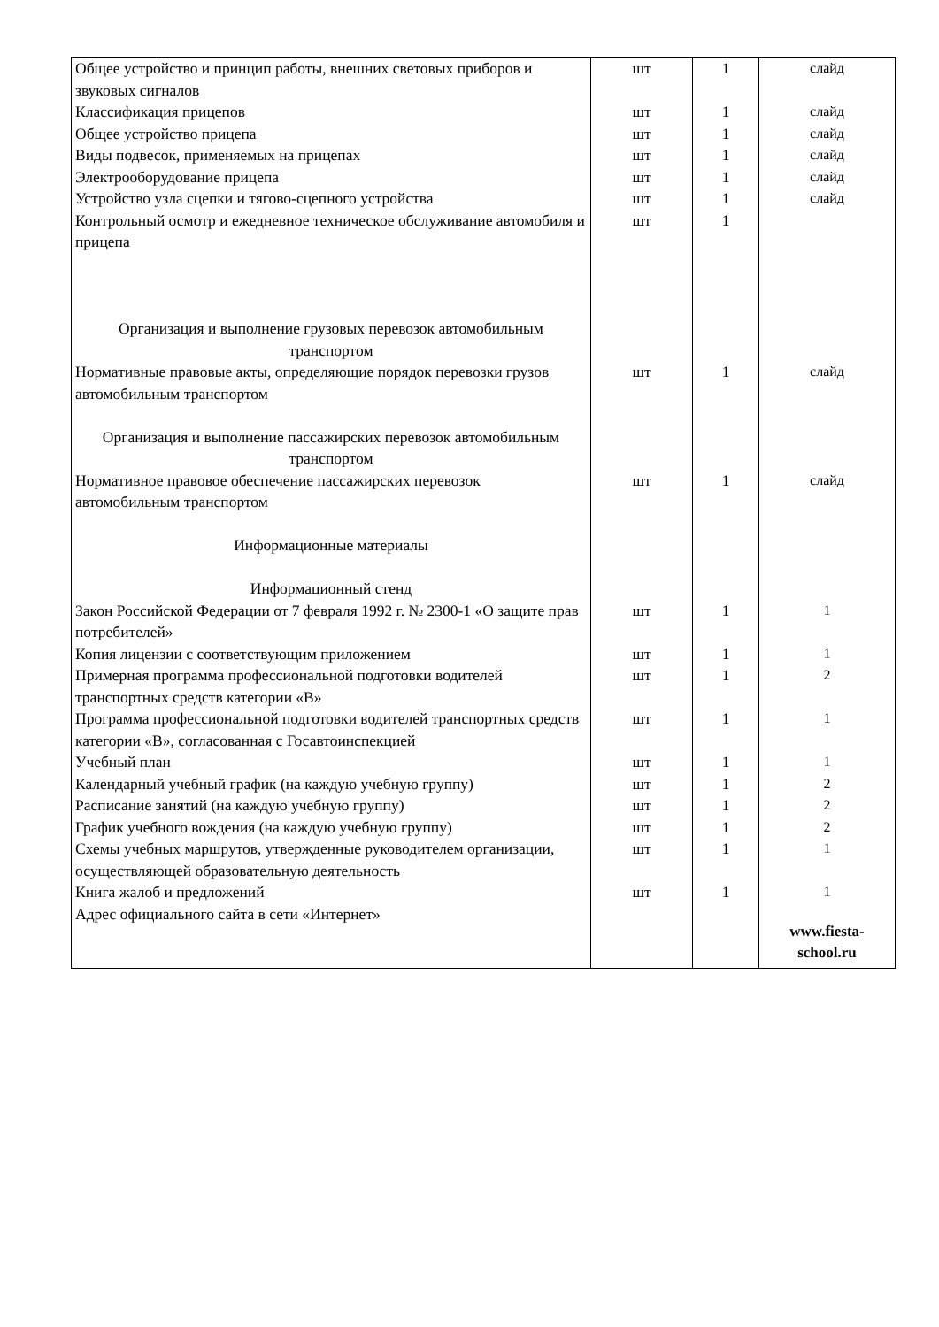| Общее устройство и принцип работы, внешних световых приборов и звуковых сигналов | шт | 1 | слайд |
| Классификация прицепов | шт | 1 | слайд |
| Общее устройство прицепа | шт | 1 | слайд |
| Виды подвесок, применяемых на прицепах | шт | 1 | слайд |
| Электрооборудование прицепа | шт | 1 | слайд |
| Устройство узла сцепки и тягово-сцепного устройства | шт | 1 | слайд |
| Контрольный осмотр и ежедневное техническое обслуживание автомобиля и прицепа | шт | 1 | |
| Организация и выполнение грузовых перевозок автомобильным транспортом | | | |
| Нормативные правовые акты, определяющие порядок перевозки грузов автомобильным транспортом | шт | 1 | слайд |
| Организация и выполнение пассажирских перевозок автомобильным транспортом | | | |
| Нормативное правовое обеспечение пассажирских перевозок автомобильным транспортом | шт | 1 | слайд |
| Информационные материалы | | | |
| Информационный стенд | | | |
| Закон Российской Федерации от 7 февраля 1992 г. № 2300-1 «О защите прав потребителей» | шт | 1 | 1 |
| Копия лицензии с соответствующим приложением | шт | 1 | 1 |
| Примерная программа профессиональной подготовки водителей транспортных средств категории «B» | шт | 1 | 2 |
| Программа профессиональной подготовки водителей транспортных средств категории «B», согласованная с Госавтоинспекцией | шт | 1 | 1 |
| Учебный план | шт | 1 | 1 |
| Календарный учебный график (на каждую учебную группу) | шт | 1 | 2 |
| Расписание занятий (на каждую учебную группу) | шт | 1 | 2 |
| График учебного вождения (на каждую учебную группу) | шт | 1 | 2 |
| Схемы учебных маршрутов, утвержденные руководителем организации, осуществляющей образовательную деятельность | шт | 1 | 1 |
| Книга жалоб и предложений | шт | 1 | 1 |
| Адрес официального сайта в сети «Интернет» | | | www.fiesta-school.ru |